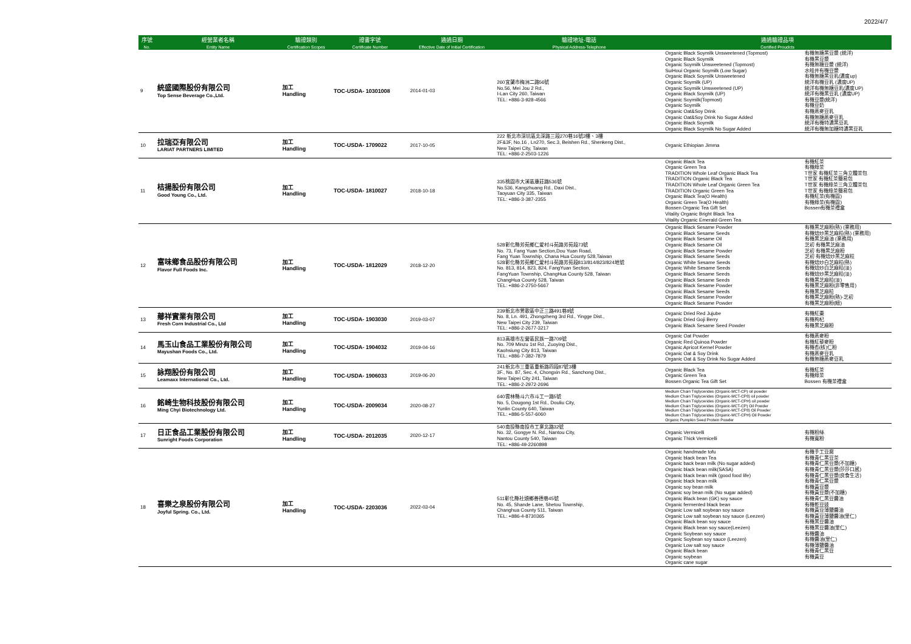2022/4/7
| 序號 | 經營業者名稱 | 驗證類別 | 證書字號 | 通過日期 | 驗證地址-電話 | 通過驗證品項 | |
| --- | --- | --- | --- | --- | --- | --- | --- |
| No. | Entity Name | Certification Scopes | Certificate Number | Effective Date of Initial Certification | Physical Address-Telephone | Certified Proudcts | |
| 9 | 統盛國際股份有限公司 Top Sense Beverage Co.,Ltd. | 加工 Handling | TOC-USDA- 10301008 | 2014-01-03 | 260宜蘭市梅洲二路56號 No.56, Mei Jou 2 Rd., I-Lan City 260, Taiwan TEL: +886-3-928-4566 | Organic Black Soymilk Unsweetened (Topmost) Organic Black Soymilk Organic Soymilk Unsweetened (Topmost) SuiHoui Organic Soymilk (Low Sugar) Organic Black Soymilk Unsweetened Organic Soymilk (UP) Organic Soymilk Unsweetened (UP) Organic Black Soymilk (UP) Organic Soymilk(Topmost) Organic Soymilk Organic Oat&Soy Drink Organic Oat&Soy Drink No Sugar Added Organic Black Soymilk Organic Black Soymilk No Sugar Added | 有機無糖黑豆漿 (統洋) 有機黑豆漿 有機無糖豆漿 (統洋) 水蛙井有機豆漿 有機無糖黑豆乳(濃度up) 統洋有機豆乳 (濃度UP) 統洋有機無糖豆乳(濃度UP) 統洋有機黑豆乳 (濃度UP) 有機豆漿(統洋) 有機豆奶 有機燕麥豆乳 有機無糖燕麥豆乳 統洋有機特濃黑豆乳 統洋有機無加糖特濃黑豆乳 |
| 10 | 拉瑞亞有限公司 LARIAT PARTNERS LIMITED | 加工 Handling | TOC-USDA- 1709022 | 2017-10-05 | 222 新北市深坑區北深路三段270巷16號2樓、3樓 2F&3F, No.16 , Ln270, Sec.3, Beishen Rd., Shenkeng Dist., New Taipei City, Taiwan TEL: +886-2-2503-1226 | Organic Ethiopian Jimma | |
| 11 | 桔揚股份有限公司 Good Young Co., Ltd. | 加工 Handling | TOC-USDA- 1810027 | 2018-10-18 | 335桃園市大溪區康莊路536號 No.536, Kangzhuang Rd., Daxi Dist., Taoyuan City 335, Taiwan TEL: +886-3-387-2355 | Organic Black Tea Organic Green Tea TRADITION Whole Leaf Organic Black Tea TRADITION Organic Black Tea TRADITION Whole Leaf Organic Green Tea TRADITION Organic Green Tea Organic Black Tea(O Health) Organic Green Tea(O Health) Bossen Organic Tea Gift Set Vitality Organic Bright Black Tea Vitality Organic Emerald Green Tea | 有機紅茶 有機綠茶 T世家 有機紅茶三角立體茶包 T世家 有機紅茶簡易包 T世家 有機綠茶三角立體茶包 T世家 有機綠茶簡易包 有機紅茶(有機園) 有機綠茶(有機園) Bossen有機茶禮盒 |
| 12 | 富味鄉食品股份有限公司 Flavor Full Foods Inc. | 加工 Handling | TOC-USDA- 1812029 | 2018-12-20 | 528彰化縣芳苑鄉仁愛村斗苑路芳苑段73號 No. 73, Fang Yuan Section,Dou Yuan Road, Fang Yuan Township, Chana Hua County 528,Taiwan 528彰化縣芳苑鄉仁愛村斗苑路芳苑段813/814/823/824地號 No. 813, 814, 823, 824, FangYuan Section, FangYuan Township, ChangHua County 528, Taiwan ChangHua County 528, Taiwan TEL: +886-2-2750-5667 | Organic Black Sesame Powder Organic Black Sesame Seeds Organic Black Sesame Oil Organic Black Sesame Oil Organic Black Sesame Powder Organic Black Sesame Seeds Organic White Sesame Seeds Organic White Sesame Seeds Organic Black Sesame Seeds Organic Black Sesame Seeds Organic Black Sesame Powder Organic Black Sesame Seeds Organic Black Sesame Powder Organic Black Sesame Powder | 有機黑芝麻粉(熟) (業務用) 有機焙炒黑芝麻粒(熟) (業務用) 有機黑芝麻油 (業務用) 芝初 有機黑芝麻油 芝初 有機黑芝麻粉 芝初 有機焙炒黑芝麻粒 有機焙炒白芝麻粒(熟) 有機焙炒白芝麻粒(淡) 有機焙炒黑芝麻粒(淡) 有機黑芝麻粒(淡) 有機黑芝麻粉(非零售用) 有機黑芝麻粒 有機黑芝麻粉(熟)-芝初 有機黑芝麻粉(細) |
| 13 | 薌祥實業有限公司 Fresh Corn Industrial Co., Ltd | 加工 Handling | TOC-USDA- 1903030 | 2019-03-07 | 239新北市鶯歌區中正三路491巷8號 No. 8, Ln. 491, Zhongzheng 3rd Rd., Yingge Dist., New Taipei City 239, Taiwan TEL: +886-2-2677-3217 | Organic Dried Red Jujube Organic Dried Goji Berry Organic Black Sesame Seed Powder | 有機紅棗 有機枸杞 有機黑芝麻粉 |
| 14 | 馬玉山食品工業股份有限公司 Mayushan Foods Co., Ltd. | 加工 Handling | TOC-USDA- 1904032 | 2019-04-16 | 813高雄市左營區民族一路709號 No. 709 Minzu 1st Rd., Zuoying Dist., Kaohsiung City 813, Taiwan TEL: +886-7-382-7879 | Organic Oat Powder Organic Red Quinoa Powder Organic Apricot Kernel Powder Organic Oat & Soy Drink Organic Oat & Soy Drink No Sugar Added | 有機燕麥粉 有機紅藜麥粉 有機杏(核)仁粉 有機燕麥豆乳 有機無糖燕麥豆乳 |
| 15 | 詠翔股份有限公司 Leamaxx International Co., Ltd. | 加工 Handling | TOC-USDA- 1906033 | 2019-06-20 | 241新北市三重區重新路四段87號3樓 3F., No. 87, Sec. 4, Chongxin Rd., Sanchong Dist., New Taipei City 241, Taiwan TEL: +886-2-2972-2696 | Organic Black Tea Organic Green Tea Bossen Organic Tea Gift Set | 有機紅茶 有機綠茶 Bossen 有機茶禮盒 |
| 16 | 銘崎生物科技股份有限公司 Ming Chyi Biotechnology Ltd. | 加工 Handling | TOC-USDA- 2009034 | 2020-08-27 | 640雲林縣斗六市斗工一路5號 No. 5, Dougong 1st Rd., Douliu City, Yunlin County 640, Taiwan TEL: +886-5-557-6060 | Medium Chain Triglycerides (Organic-MCT-CP) oil powder Medium Chain Triglycerides (Organic-MCT-CP8) oil powder Medium Chain Triglycerides (Organic-MCT-CPH) oil powder Medium Chain Triglycerides (Organic-MCT-CP) Oil Powder Medium Chain Triglycerides (Organic-MCT-CP8) Oil Powder Medium Chain Triglycerides (Organic-MCT-CPH) Oil Powder Organic Pumpkin Seed Protein Powder | |
| 17 | 日正食品工業股份有限公司 Sunright Foods Corporation | 加工 Handling | TOC-USDA- 2012035 | 2020-12-17 | 540南投縣南投市工業北路32號 No. 32, Gongye N. Rd., Nantou City, Nantou County 540, Taiwan TEL: +886-49-2260898 | Organic Vermicelli Organic Thick Vermicelli | 有機粉絲 有機寬粉 |
| 18 | 喜樂之泉股份有限公司 Joyful Spring. Co., Ltd. | 加工 Handling | TOC-USDA- 2203036 | 2022-03-04 | 511彰化縣社頭鄉善德巷45號 No. 45, Shande Lane, Shetou Township, Changhua County 511, Taiwan TEL: +886-4-8730365 | Organic handmade tofu Organic black bean Tea Organic back bean milk (No sugar added) Organic black bean milk(SASA) Organic black bean milk (good food life) Organic black bean milk Organic soy bean milk Organic soy bean milk (No sugar added) Organic Black bean (GK) soy sauce Organic fermented black bean Organic Low salt soybean soy sauce Organic Low salt soybean soy sauce (Leezen) Organic Black bean soy sauce Organic Black bean soy sauce(Leezen) Organic Soybean soy sauce Organic Soybean soy sauce (Leezen) Organic Low salt soy sauce Organic Black bean Organic soybean Organic cane sugar | 有機手工豆腐 有機青仁黑豆茶 有機青仁黑豆漿(不加糖) 有機青仁黑豆漿(莎莎口感) 有機青仁黑豆漿(良食生活) 有機青仁黑豆漿 有機黃豆漿 有機黃豆漿(不加糖) 有機青仁黑豆醬油 有機乾豆豉 有機黃豆薄鹽醬油 有機黃豆薄鹽醬油(里仁) 有機黑豆醬油 有機黑豆醬油(里仁) 有機醬油 有機醬油(里仁) 有機薄鹽醬油 有機青仁黑豆 有機黃豆 |